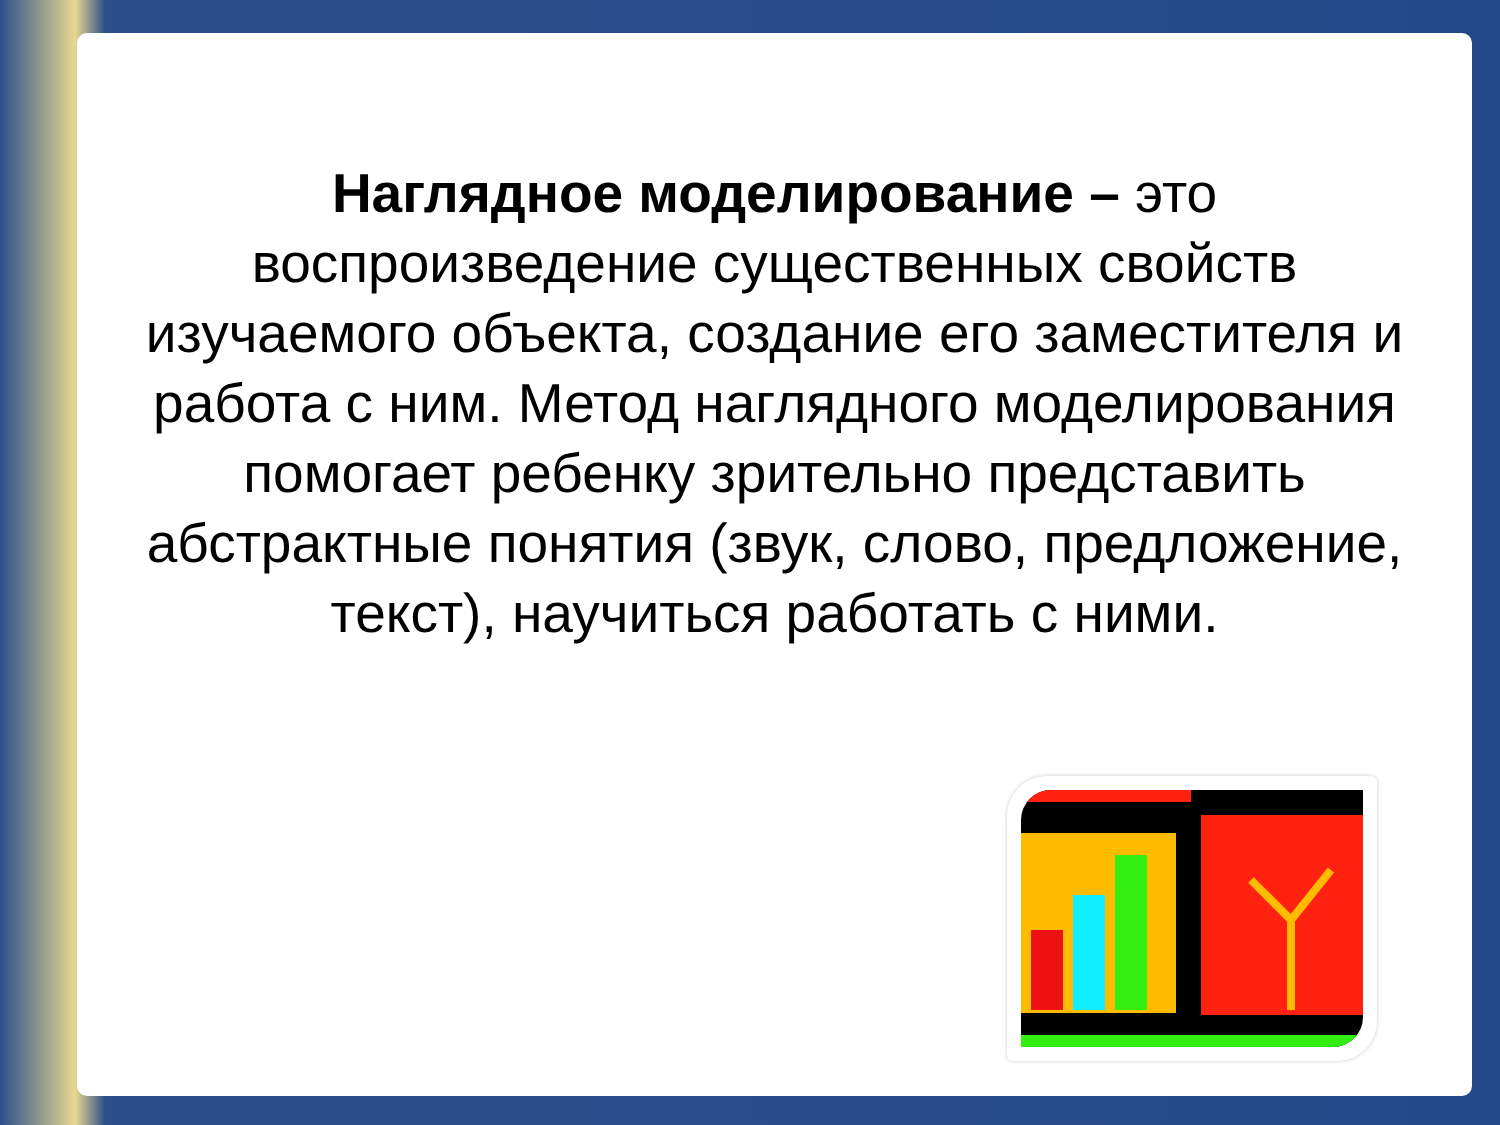Наглядное моделирование – это воспроизведение существенных свойств изучаемого объекта, создание его заместителя и работа с ним. Метод наглядного моделирования помогает ребенку зрительно представить абстрактные понятия (звук, слово, предложение, текст), научиться работать с ними.